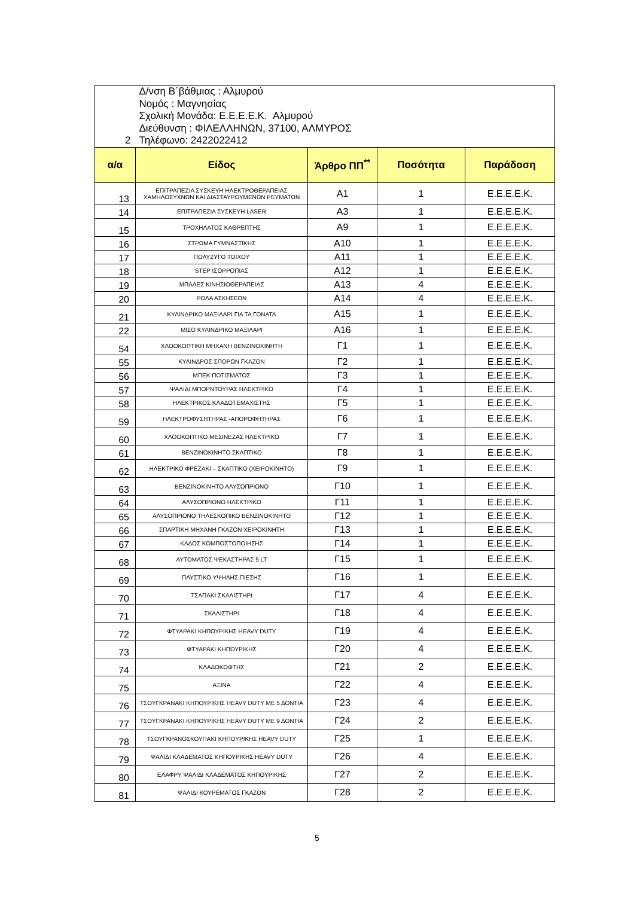| 2 | Δ/νση Β΄βάθμιας : Αλμυρού Νομός : Μαγνησίας Σχολική Μονάδα: Ε.Ε.Ε.Ε.Κ. Αλμυρού Διεύθυνση : ΦΙΛΕΛΛΗΝΩΝ, 37100, ΑΛΜΥΡΟΣ Τηλέφωνο: 2422022412 | | | |
| α/α | Είδος | Άρθρο ΠΠ<sup>**</sup> | Ποσότητα | Παράδοση |
| 13 | ΕΠΙΤΡΑΠΕΖΙΑ ΣΥΣΚΕΥΗ ΗΛΕΚΤΡΟΘΕΡΑΠΕΙΑΣ ΧΑΜΗΛΟΣΥΧΝΩΝ ΚΑΙ ΔΙΑΣΤΑΥΡΟΥΜΕΝΩΝ ΡΕΥΜΑΤΩΝ | Α1 | 1 | Ε.Ε.Ε.Ε.Κ. |
| 14 | ΕΠΙΤΡΑΠΕΖΙΑ ΣΥΣΚΕΥΗ LASER | Α3 | 1 | Ε.Ε.Ε.Ε.Κ. |
| 15 | ΤΡΟΧΗΛΑΤΟΣ ΚΑΘΡΕΠΤΗΣ | Α9 | 1 | Ε.Ε.Ε.Ε.Κ. |
| 16 | ΣΤΡΩΜΑ ΓΥΜΝΑΣΤΙΚΗΣ | Α10 | 1 | Ε.Ε.Ε.Ε.Κ. |
| 17 | ΠΟΛΥΖΥΓΟ ΤΟΙΧΟΥ | Α11 | 1 | Ε.Ε.Ε.Ε.Κ. |
| 18 | STEP ΙΣΟΡΡΟΠΙΑΣ | Α12 | 1 | Ε.Ε.Ε.Ε.Κ. |
| 19 | ΜΠΑΛΕΣ ΚΙΝΗΣΙΟΘΕΡΑΠΕΙΑΣ | Α13 | 4 | Ε.Ε.Ε.Ε.Κ. |
| 20 | ΡΟΛΑ ΑΣΚΗΣΕΩΝ | Α14 | 4 | Ε.Ε.Ε.Ε.Κ. |
| 21 | ΚΥΛΙΝΔΡΙΚΟ ΜΑΞΙΛΑΡΙ ΓΙΑ ΤΑ ΓΟΝΑΤΑ | Α15 | 1 | Ε.Ε.Ε.Ε.Κ. |
| 22 | ΜΙΣΟ ΚΥΛΙΝΔΡΙΚΟ ΜΑΞΙΛΑΡΙ | Α16 | 1 | Ε.Ε.Ε.Ε.Κ. |
| 54 | ΧΛΟΟΚΟΠΤΙΚΗ ΜΗΧΑΝΗ ΒΕΝΖΙΝΟΚΙΝΗΤΗ | Γ1 | 1 | Ε.Ε.Ε.Ε.Κ. |
| 55 | ΚΥΛΙΝΔΡΟΣ ΣΠΟΡΩΝ ΓΚΑΖΟΝ | Γ2 | 1 | Ε.Ε.Ε.Ε.Κ. |
| 56 | ΜΠΕΚ ΠΟΤΙΣΜΑΤΟΣ | Γ3 | 1 | Ε.Ε.Ε.Ε.Κ. |
| 57 | ΨΑΛΙΔΙ ΜΠΟΡΝΤΟΥΡΑΣ ΗΛΕΚΤΡΙΚΟ | Γ4 | 1 | Ε.Ε.Ε.Ε.Κ. |
| 58 | ΗΛΕΚΤΡΙΚΟΣ ΚΛΑΔΟΤΕΜΑΧΙΣΤΗΣ | Γ5 | 1 | Ε.Ε.Ε.Ε.Κ. |
| 59 | ΗΛΕΚΤΡΟΦΥΣΗΤΗΡΑΣ -ΑΠΟΡΟΦΗΤΗΡΑΣ | Γ6 | 1 | Ε.Ε.Ε.Ε.Κ. |
| 60 | ΧΛΟΟΚΟΠΤΙΚΟ ΜΕΣΙΝΕΖΑΣ ΗΛΕΚΤΡΙΚΟ | Γ7 | 1 | Ε.Ε.Ε.Ε.Κ. |
| 61 | ΒΕΝΖΙΝΟΚΙΝΗΤΟ ΣΚΑΠΤΙΚΟ | Γ8 | 1 | Ε.Ε.Ε.Ε.Κ. |
| 62 | ΗΛΕΚΤΡΙΚΟ ΦΡΕΖΑΚΙ – ΣΚΑΠΤΙΚΟ (ΧΕΙΡΟΚΙΝΗΤΟ) | Γ9 | 1 | Ε.Ε.Ε.Ε.Κ. |
| 63 | ΒΕΝΖΙΝΟΚΙΝΗΤΟ ΑΛΥΣΟΠΡΙΟΝΟ | Γ10 | 1 | Ε.Ε.Ε.Ε.Κ. |
| 64 | ΑΛΥΣΟΠΡΙΟΝΟ ΗΛΕΚΤΡΙΚΟ | Γ11 | 1 | Ε.Ε.Ε.Ε.Κ. |
| 65 | ΑΛΥΣΟΠΡΙΟΝΟ ΤΗΛΕΣΚΟΠΙΚΟ ΒΕΝΖΙΝΟΚΙΝΗΤΟ | Γ12 | 1 | Ε.Ε.Ε.Ε.Κ. |
| 66 | ΣΠΑΡΤΙΚΗ ΜΗΧΑΝΗ ΓΚΑΖΟΝ ΧΕΙΡΟΚΙΝΗΤΗ | Γ13 | 1 | Ε.Ε.Ε.Ε.Κ. |
| 67 | ΚΑΔΟΣ ΚΟΜΠΟΣΤΟΠΟΙΗΣΗΣ | Γ14 | 1 | Ε.Ε.Ε.Ε.Κ. |
| 68 | ΑΥΤΟΜΑΤΟΣ ΨΕΚΑΣΤΗΡΑΣ 5 LT | Γ15 | 1 | Ε.Ε.Ε.Ε.Κ. |
| 69 | ΠΛΥΣΤΙΚΟ ΥΨΗΛΗΣ ΠΙΕΣΗΣ | Γ16 | 1 | Ε.Ε.Ε.Ε.Κ. |
| 70 | ΤΣΑΠΑΚΙ ΣΚΑΛΙΣΤΗΡΙ | Γ17 | 4 | Ε.Ε.Ε.Ε.Κ. |
| 71 | ΣΚΑΛΙΣΤΗΡΙ | Γ18 | 4 | Ε.Ε.Ε.Ε.Κ. |
| 72 | ΦΤΥΑΡΑΚΙ ΚΗΠΟΥΡΙΚΗΣ HEAVY DUTY | Γ19 | 4 | Ε.Ε.Ε.Ε.Κ. |
| 73 | ΦΤΥΑΡΑΚΙ ΚΗΠΟΥΡΙΚΗΣ | Γ20 | 4 | Ε.Ε.Ε.Ε.Κ. |
| 74 | ΚΛΑΔΟΚΟΦΤΗΣ | Γ21 | 2 | Ε.Ε.Ε.Ε.Κ. |
| 75 | ΑΞΙΝΑ | Γ22 | 4 | Ε.Ε.Ε.Ε.Κ. |
| 76 | ΤΣΟΥΓΚΡΑΝΑΚΙ ΚΗΠΟΥΡΙΚΗΣ HEAVY DUTY ΜΕ 5 ΔΟΝΤΙΑ | Γ23 | 4 | Ε.Ε.Ε.Ε.Κ. |
| 77 | ΤΣΟΥΓΚΡΑΝΑΚΙ ΚΗΠΟΥΡΙΚΗΣ HEAVY DUTY ΜΕ 9 ΔΟΝΤΙΑ | Γ24 | 2 | Ε.Ε.Ε.Ε.Κ. |
| 78 | ΤΣΟΥΓΚΡΑΝΟΣΚΟΥΠΑΚΙ ΚΗΠΟΥΡΙΚΗΣ HEAVY DUTY | Γ25 | 1 | Ε.Ε.Ε.Ε.Κ. |
| 79 | ΨΑΛΙΔΙ ΚΛΑΔΕΜΑΤΟΣ ΚΗΠΟΥΡΙΚΗΣ HEAVY DUTY | Γ26 | 4 | Ε.Ε.Ε.Ε.Κ. |
| 80 | ΕΛΑΦΡΥ ΨΑΛΙΔΙ ΚΛΑΔΕΜΑΤΟΣ ΚΗΠΟΥΡΙΚΗΣ | Γ27 | 2 | Ε.Ε.Ε.Ε.Κ. |
| 81 | ΨΑΛΙΔΙ ΚΟΥΡΕΜΑΤΟΣ ΓΚΑΖΟΝ | Γ28 | 2 | Ε.Ε.Ε.Ε.Κ. |
5